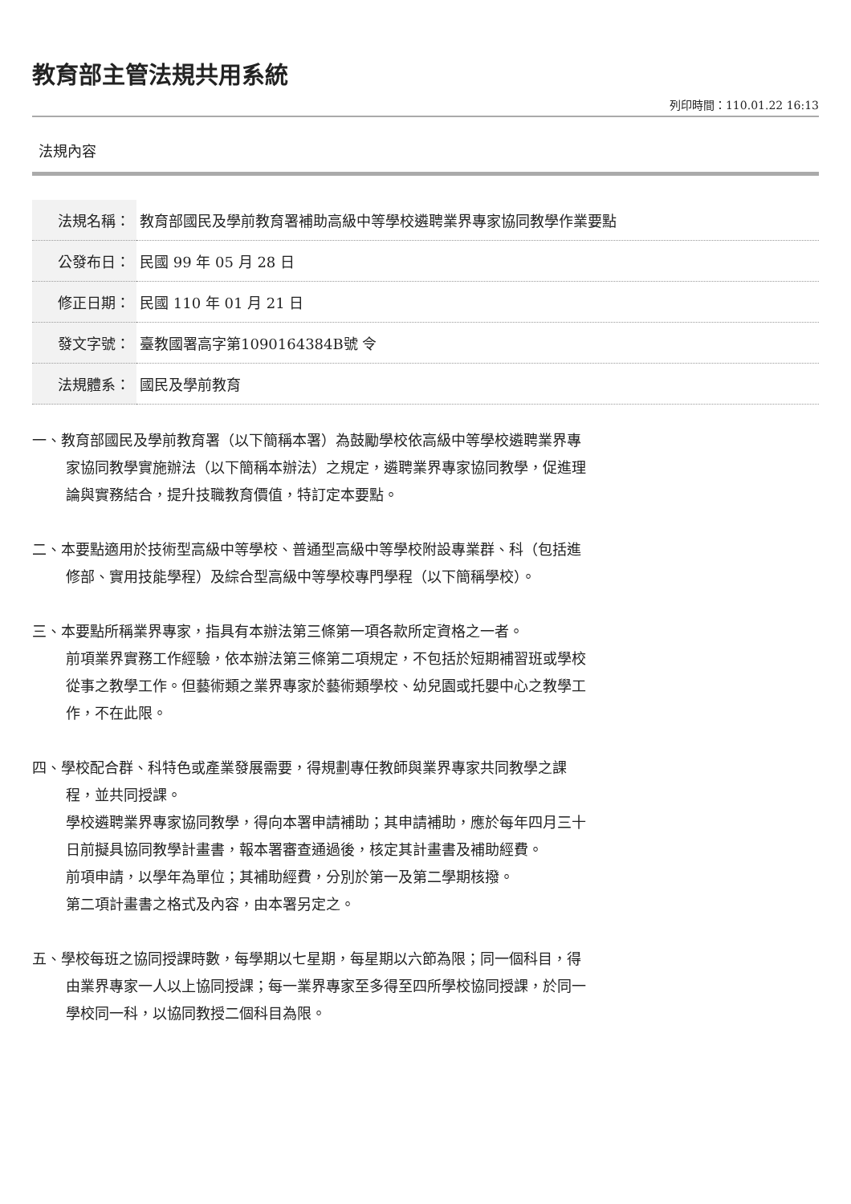教育部主管法規共用系統
列印時間：110.01.22 16:13
法規內容
| 法規名稱： | 教育部國民及學前教育署補助高級中等學校遴聘業界專家協同教學作業要點 |
| 公發布日： | 民國 99 年 05 月 28 日 |
| 修正日期： | 民國 110 年 01 月 21 日 |
| 發文字號： | 臺教國署高字第1090164384B號 令 |
| 法規體系： | 國民及學前教育 |
一、教育部國民及學前教育署（以下簡稱本署）為鼓勵學校依高級中等學校遴聘業界專家協同教學實施辦法（以下簡稱本辦法）之規定，遴聘業界專家協同教學，促進理論與實務結合，提升技職教育價值，特訂定本要點。
二、本要點適用於技術型高級中等學校、普通型高級中等學校附設專業群、科（包括進修部、實用技能學程）及綜合型高級中等學校專門學程（以下簡稱學校）。
三、本要點所稱業界專家，指具有本辦法第三條第一項各款所定資格之一者。
前項業界實務工作經驗，依本辦法第三條第二項規定，不包括於短期補習班或學校從事之教學工作。但藝術類之業界專家於藝術類學校、幼兒園或托嬰中心之教學工作，不在此限。
四、學校配合群、科特色或產業發展需要，得規劃專任教師與業界專家共同教學之課程，並共同授課。
學校遴聘業界專家協同教學，得向本署申請補助；其申請補助，應於每年四月三十日前擬具協同教學計畫書，報本署審查通過後，核定其計畫書及補助經費。
前項申請，以學年為單位；其補助經費，分別於第一及第二學期核撥。
第二項計畫書之格式及內容，由本署另定之。
五、學校每班之協同授課時數，每學期以七星期，每星期以六節為限；同一個科目，得由業界專家一人以上協同授課；每一業界專家至多得至四所學校協同授課，於同一學校同一科，以協同教授二個科目為限。